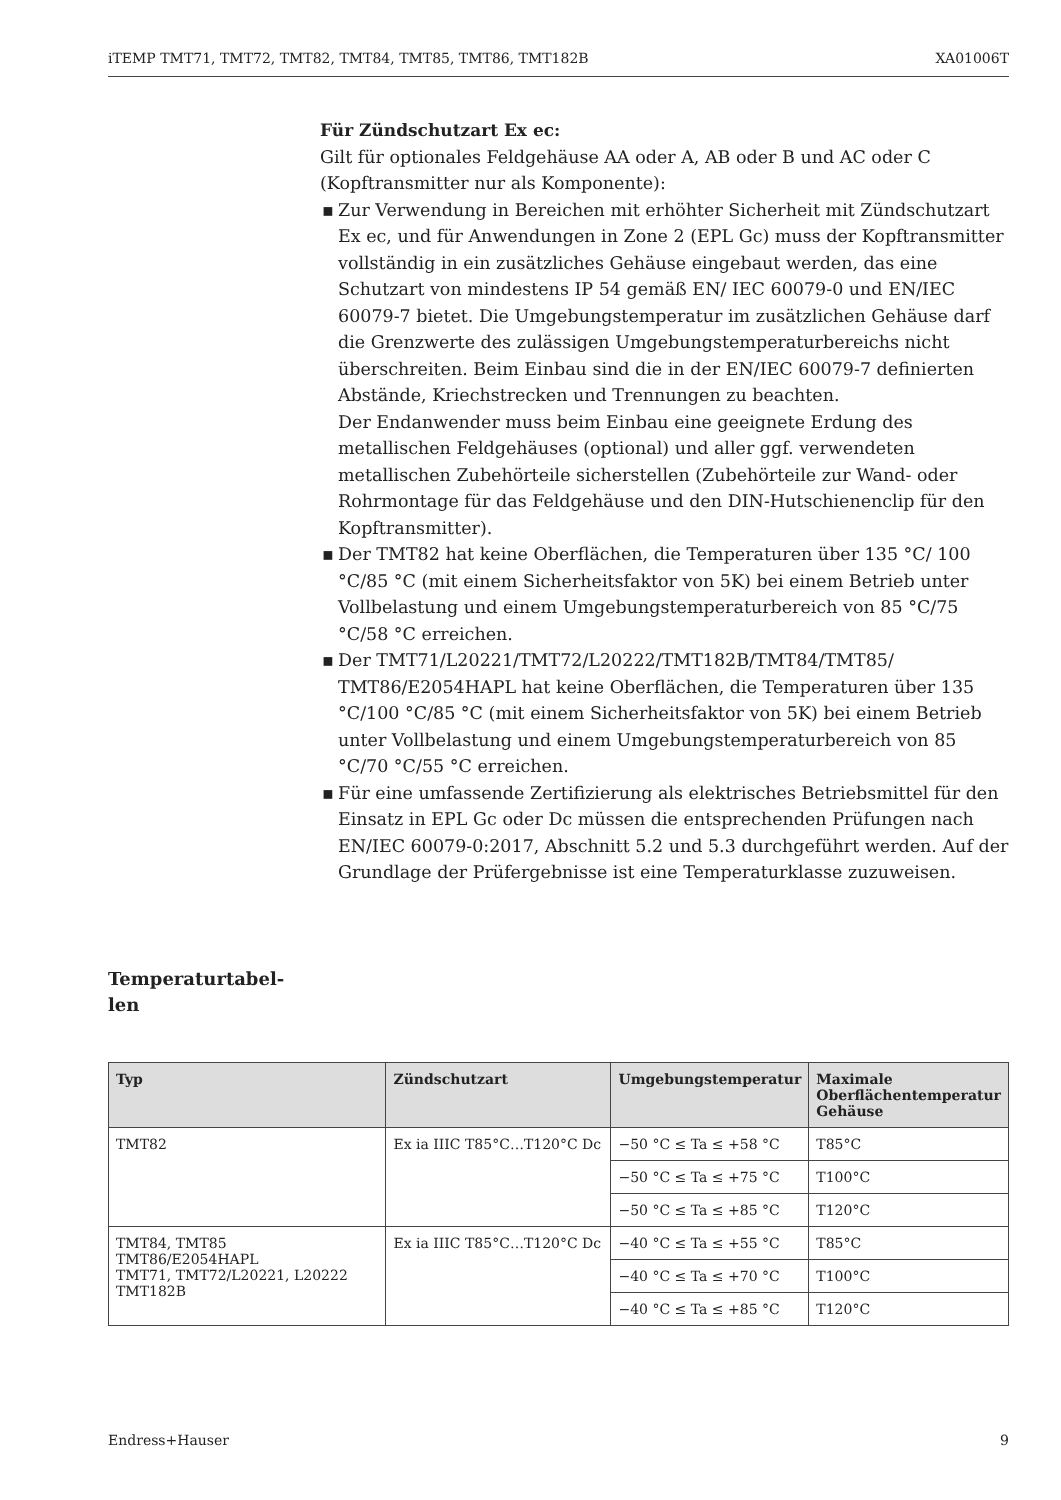iTEMP TMT71, TMT72, TMT82, TMT84, TMT85, TMT86, TMT182B XA01006T
Für Zündschutzart Ex ec:
Gilt für optionales Feldgehäuse AA oder A, AB oder B und AC oder C (Kopftransmitter nur als Komponente):
▪ Zur Verwendung in Bereichen mit erhöhter Sicherheit mit Zündschutzart Ex ec, und für Anwendungen in Zone 2 (EPL Gc) muss der Kopftransmitter vollständig in ein zusätzliches Gehäuse eingebaut werden, das eine Schutzart von mindestens IP 54 gemäß EN/ IEC 60079-0 und EN/IEC 60079-7 bietet. Die Umgebungstemperatur im zusätzlichen Gehäuse darf die Grenzwerte des zulässigen Umgebungstemperaturbereichs nicht überschreiten. Beim Einbau sind die in der EN/IEC 60079-7 definierten Abstände, Kriechstrecken und Trennungen zu beachten.
Der Endanwender muss beim Einbau eine geeignete Erdung des metallischen Feldgehäuses (optional) und aller ggf. verwendeten metallischen Zubehörteile sicherstellen (Zubehörteile zur Wand- oder Rohrmontage für das Feldgehäuse und den DIN-Hutschienenclip für den Kopftransmitter).
▪ Der TMT82 hat keine Oberflächen, die Temperaturen über 135 °C/ 100 °C/85 °C (mit einem Sicherheitsfaktor von 5K) bei einem Betrieb unter Vollbelastung und einem Umgebungstemperaturbereich von 85 °C/75 °C/58 °C erreichen.
▪ Der TMT71/L20221/TMT72/L20222/TMT182B/TMT84/TMT85/ TMT86/E2054HAPL hat keine Oberflächen, die Temperaturen über 135 °C/100 °C/85 °C (mit einem Sicherheitsfaktor von 5K) bei einem Betrieb unter Vollbelastung und einem Umgebungstemperaturbereich von 85 °C/70 °C/55 °C erreichen.
▪ Für eine umfassende Zertifizierung als elektrisches Betriebsmittel für den Einsatz in EPL Gc oder Dc müssen die entsprechenden Prüfungen nach EN/IEC 60079-0:2017, Abschnitt 5.2 und 5.3 durchgeführt werden. Auf der Grundlage der Prüfergebnisse ist eine Temperaturklasse zuzuweisen.
Temperaturtabel­len
| Typ | Zündschutzart | Umgebungstemperatur | Maximale Oberflächentemperatur Gehäuse |
| --- | --- | --- | --- |
| TMT82 | Ex ia IIIC T85°C…T120°C Dc | −50 °C ≤ Ta ≤ +58 °C | T85°C |
| | | −50 °C ≤ Ta ≤ +75 °C | T100°C |
| | | −50 °C ≤ Ta ≤ +85 °C | T120°C |
| TMT84, TMT85 TMT86/E2054HAPL TMT71, TMT72/L20221, L20222 TMT182B | Ex ia IIIC T85°C…T120°C Dc | −40 °C ≤ Ta ≤ +55 °C | T85°C |
| | | −40 °C ≤ Ta ≤ +70 °C | T100°C |
| | | −40 °C ≤ Ta ≤ +85 °C | T120°C |
Endress+Hauser 9